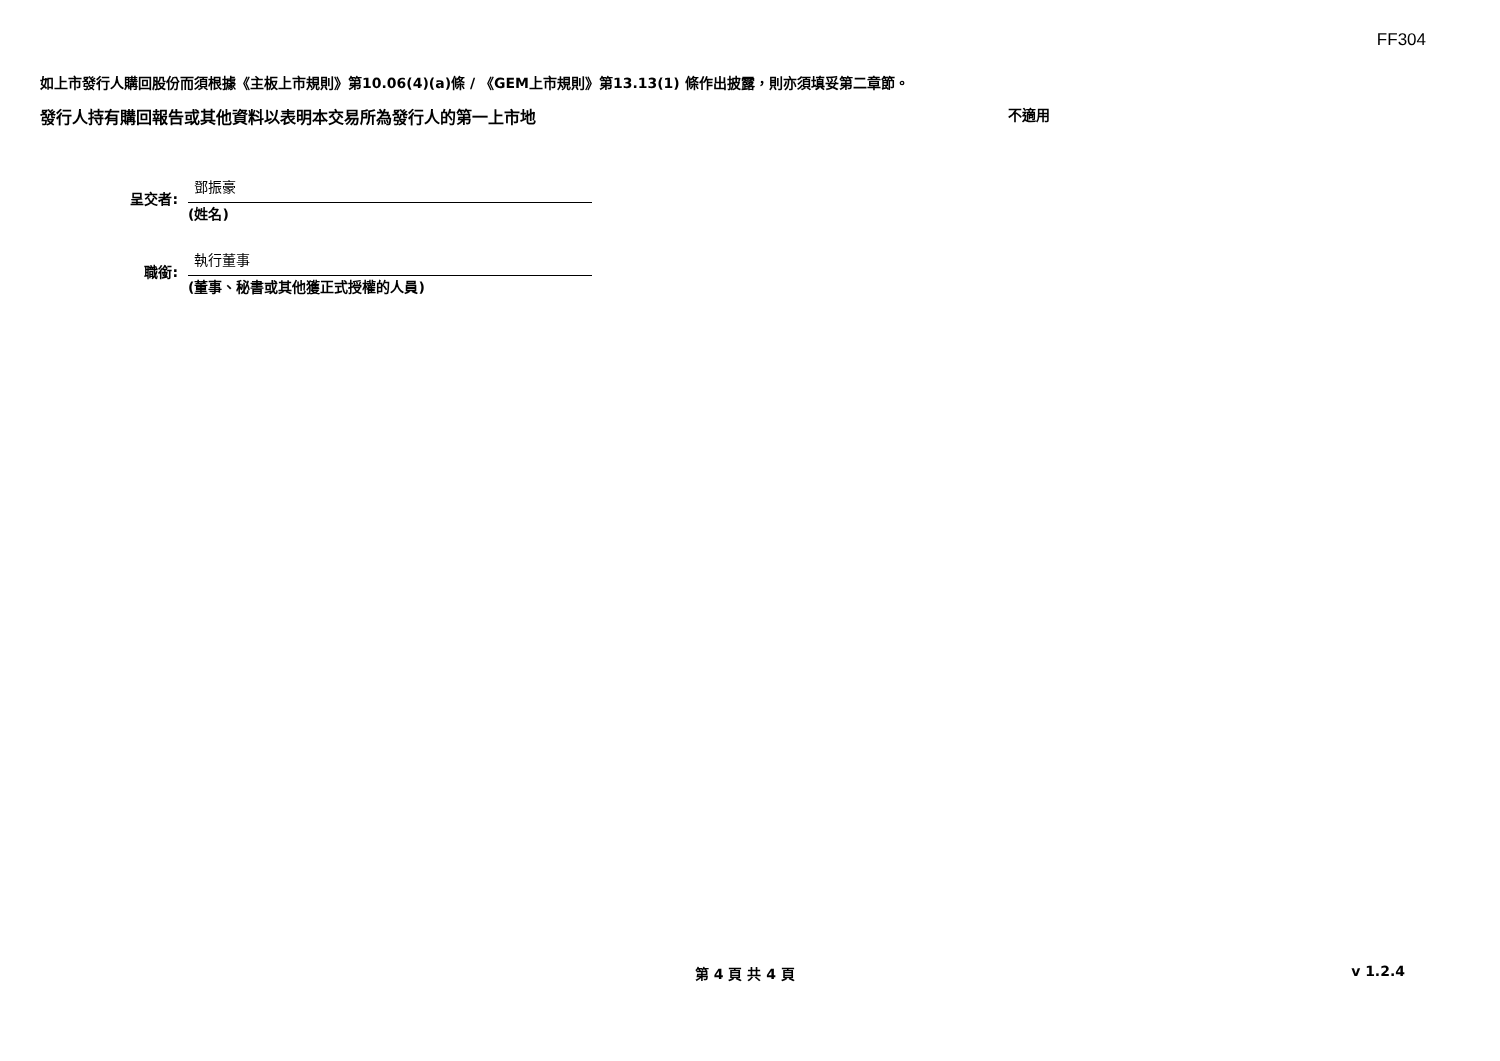FF304
如上市發行人購回股份而須根據《主板上市規則》第10.06(4)(a)條 / 《GEM上市規則》第13.13(1) 條作出披露，則亦須填妥第二章節。
發行人持有購回報告或其他資料以表明本交易所為發行人的第一上市地 不適用
呈交者:
鄧振豪
(姓名)
職銜:
執行董事
(董事、秘書或其他獲正式授權的人員)
第 4 頁 共 4 頁 v 1.2.4